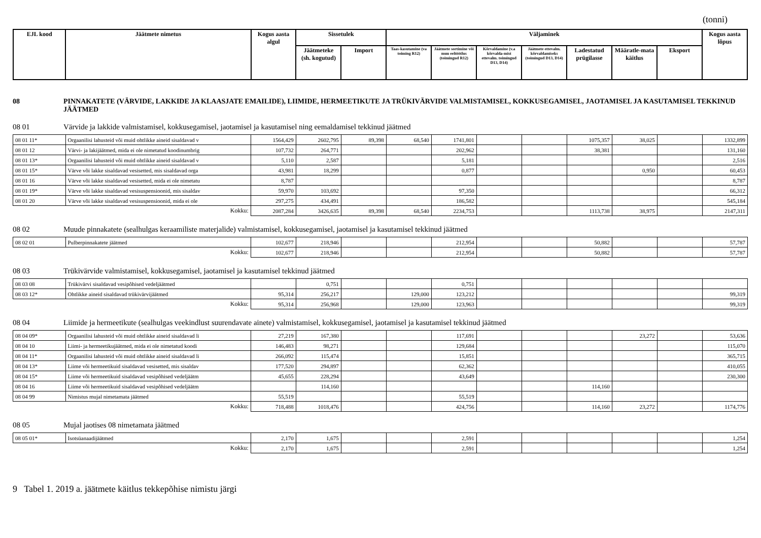(tonni)
| EJL kood | Jäätmete nimetus | Kogus aasta algul | Sissetulek | | Väljaminek | | | | | | | Kogus aasta lõpus |
| --- | --- | --- | --- | --- | --- | --- | --- | --- | --- | --- | --- | --- |
| | | | Jäätmeteke (sh. kogutud) | Import | Taas-kasutamine (va toiming R12) | Jäätmete sortimine või muu eeltöötlus (toimingud R12) | Kõrvaldamine (v.a kõrvalda-mist ettevalm. toimingud D13, D14) | Jäätmete ettevalm. kõrvaldamiseks (toimingud D13, D14) | Ladestatud prügilasse | Määratle-mata käitlus | Eksport | |
08 PINNAKATETE (VÄRVIDE, LAKKIDE JA KLAASJATE EMAILIDE), LIIMIDE, HERMEETIKUTE JA TRÜKIVÄRVIDE VALMISTAMISEL, KOKKUSEGAMISEL, JAOTAMISEL JA KASUTAMISEL TEKKINUD JÄÄTMED
08 01 Värvide ja lakkide valmistamisel, kokkusegamisel, jaotamisel ja kasutamisel ning eemaldamisel tekkinud jäätmed
| 08 01 11* | Orgaanilisi lahusteid või muid ohtlikke aineid sisaldavad v | 1564,429 | 2602,795 | 89,398 | 68,540 | 1741,801 | | | 1075,357 | 38,025 | | 1332,899 |
| 08 01 12 | Värvi- ja lakijäätmed, mida ei ole nimetatud koodinumbrig | 107,732 | 264,771 | | | 202,962 | | | 38,381 | | | 131,160 |
| 08 01 13* | Orgaanilisi lahusteid või muid ohtlikke aineid sisaldavad v | 5,110 | 2,587 | | | 5,181 | | | | | | 2,516 |
| 08 01 15* | Värve või lakke sisaldavad vesisetted, mis sisaldavad orga | 43,981 | 18,299 | | | 0,877 | | | | 0,950 | | 60,453 |
| 08 01 16 | Värve või lakke sisaldavad vesisetted, mida ei ole nimetatu | 8,787 | | | | | | | | | | 8,787 |
| 08 01 19* | Värve või lakke sisaldavad vesisuspensioonid, mis sisaldav | 59,970 | 103,692 | | | 97,350 | | | | | | 66,312 |
| 08 01 20 | Värve või lakke sisaldavad vesisuspensioonid, mida ei ole | 297,275 | 434,491 | | | 186,582 | | | | | | 545,184 |
| Kokku: | | 2087,284 | 3426,635 | 89,398 | 68,540 | 2234,753 | | | 1113,738 | 38,975 | | 2147,311 |
08 02 Muude pinnakatete (sealhulgas keraamiliste materjalide) valmistamisel, kokkusegamisel, jaotamisel ja kasutamisel tekkinud jäätmed
| 08 02 01 | Pulberpinnakatete jäätmed | 102,677 | 218,946 | | | 212,954 | | | 50,882 | | | 57,787 |
| Kokku: | | 102,677 | 218,946 | | | 212,954 | | | 50,882 | | | 57,787 |
08 03 Trükivärvide valmistamisel, kokkusegamisel, jaotamisel ja kasutamisel tekkinud jäätmed
| 08 03 08 | Trükivärvi sisaldavad vesipõhised vedeljäätmed | | 0,751 | | | 0,751 | | | | | | |
| 08 03 12* | Ohtlikke aineid sisaldavad trükivärvijäätmed | 95,314 | 256,217 | | 129,000 | 123,212 | | | | | | 99,319 |
| Kokku: | | 95,314 | 256,968 | | 129,000 | 123,963 | | | | | | 99,319 |
08 04 Liimide ja hermeetikute (sealhulgas veekindlust suurendavate ainete) valmistamisel, kokkusegamisel, jaotamisel ja kasutamisel tekkinud jäätmed
| 08 04 09* | Orgaanilisi lahusteid või muid ohtlikke aineid sisaldavad li | 27,219 | 167,380 | | | 117,691 | | | | 23,272 | | 53,636 |
| 08 04 10 | Liimi- ja hermeetikujäätmed, mida ei ole nimetatud koodi | 146,483 | 98,271 | | | 129,684 | | | | | | 115,070 |
| 08 04 11* | Orgaanilisi lahusteid või muid ohtlikke aineid sisaldavad li | 266,092 | 115,474 | | | 15,851 | | | | | | 365,715 |
| 08 04 13* | Liime või hermeetikuid sisaldavad vesisetted, mis sisaldav | 177,520 | 294,897 | | | 62,362 | | | | | | 410,055 |
| 08 04 15* | Liime või hermeetikuid sisaldavad vesipõhised vedeljäätm | 45,655 | 228,294 | | | 43,649 | | | | | | 230,300 |
| 08 04 16 | Liime või hermeetikuid sisaldavad vesipõhised vedeljäätm | | 114,160 | | | | | | 114,160 | | | |
| 08 04 99 | Nimistus mujal nimetamata jäätmed | 55,519 | | | | 55,519 | | | | | | |
| Kokku: | | 718,488 | 1018,476 | | | 424,756 | | | 114,160 | 23,272 | | 1174,776 |
08 05 Mujal jaotises 08 nimetamata jäätmed
| 08 05 01* | Isotsüanaadijäätmed | 2,170 | 1,675 | | | 2,591 | | | | | | 1,254 |
| Kokku: | | 2,170 | 1,675 | | | 2,591 | | | | | | 1,254 |
9 Tabel 1. 2019 a. jäätmete käitlus tekkepõhise nimistu järgi